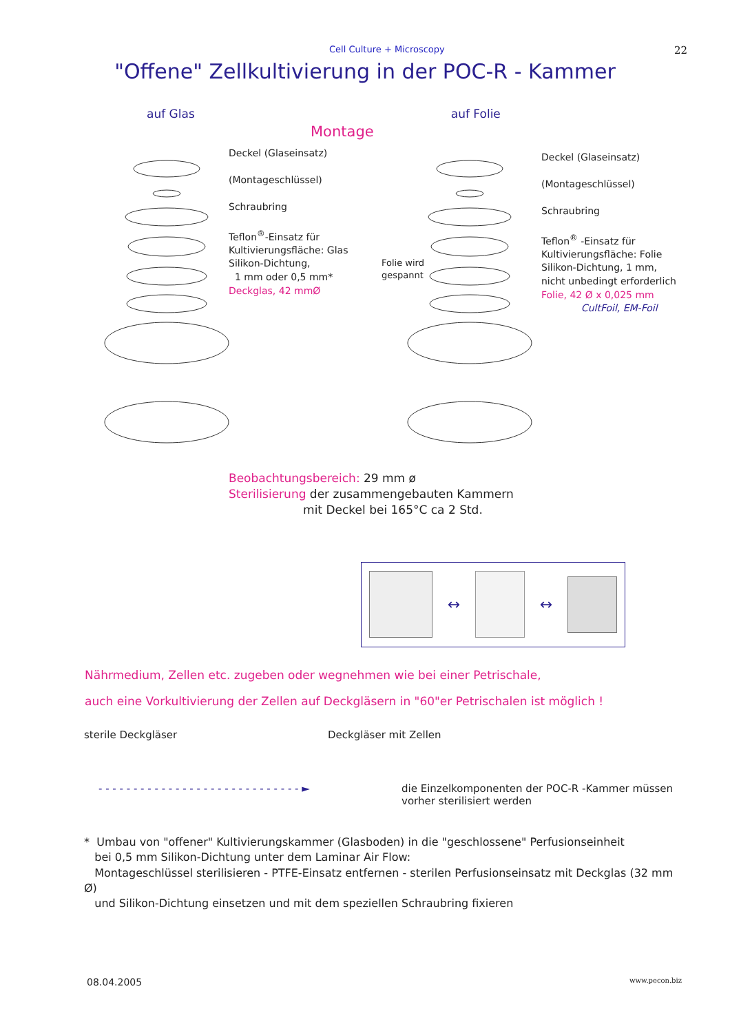Cell Culture + Microscopy 22
"Offene" Zellkultivierung in der POC-R - Kammer
auf Glas auf Folie
Montage
Deckel (Glaseinsatz)
(Montageschlüssel)
Schraubring
Teflon<sup>®</sup>-Einsatz für
Kultivierungsfläche: Glas
Silikon-Dichtung,
1 mm oder 0,5 mm*
Deckglas, 42 mmØ
Folie wird
gespannt
Deckel (Glaseinsatz)
(Montageschlüssel)
Schraubring
Teflon<sup>®</sup> -Einsatz für
Kultivierungsfläche: Folie
Silikon-Dichtung, 1 mm,
nicht unbedingt erforderlich
Folie, 42 Ø x 0,025 mm
CultFoil, EM-Foil
Beobachtungsbereich: 29 mm ø
Sterilisierung der zusammengebauten Kammern
mit Deckel bei 165°C ca 2 Std.
↔ ↔
Nährmedium, Zellen etc. zugeben oder wegnehmen wie bei einer Petrischale,
auch eine Vorkultivierung der Zellen auf Deckgläsern in "60"er Petrischalen ist möglich !
sterile Deckgläser Deckgläser mit Zellen
- - - - - - - - - - - - - - - - - - - - - - - - - - - - - ► die Einzelkomponenten der POC-R -Kammer müssen
vorher sterilisiert werden
* Umbau von "offener" Kultivierungskammer (Glasboden) in die "geschlossene" Perfusionseinheit
bei 0,5 mm Silikon-Dichtung unter dem Laminar Air Flow:
Montageschlüssel sterilisieren - PTFE-Einsatz entfernen - sterilen Perfusionseinsatz mit Deckglas (32 mm Ø)
und Silikon-Dichtung einsetzen und mit dem speziellen Schraubring fixieren
08.04.2005 www.pecon.biz